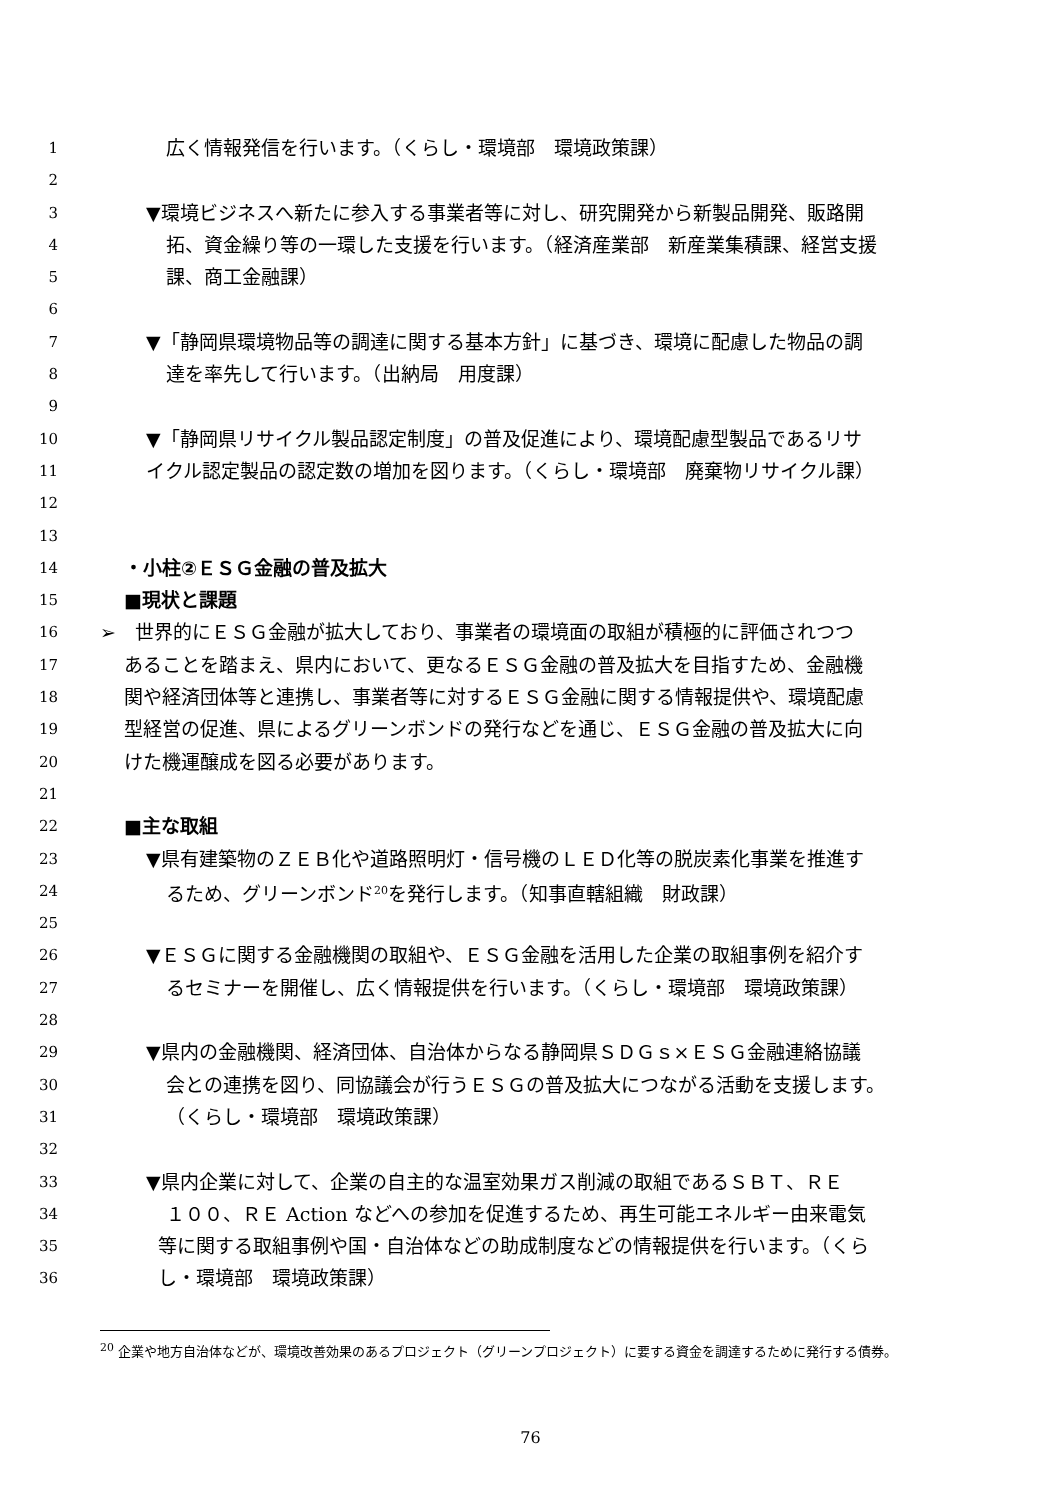1 広く情報発信を行います。（くらし・環境部　環境政策課）
2
3 ▼環境ビジネスへ新たに参入する事業者等に対し、研究開発から新製品開発、販路開
4 拓、資金繰り等の一環した支援を行います。（経済産業部　新産業集積課、経営支援
5 課、商工金融課）
6
7 ▼「静岡県環境物品等の調達に関する基本方針」に基づき、環境に配慮した物品の調
8 達を率先して行います。（出納局　用度課）
9
10 ▼「静岡県リサイクル製品認定制度」の普及促進により、環境配慮型製品であるリサ
11 イクル認定製品の認定数の増加を図ります。（くらし・環境部　廃棄物リサイクル課）
12
13
14 ・小柱②ＥＳＧ金融の普及拡大
15 ■現状と課題
16 ➢　世界的にＥＳＧ金融が拡大しており、事業者の環境面の取組が積極的に評価されつつ
17 あることを踏まえ、県内において、更なるＥＳＧ金融の普及拡大を目指すため、金融機
18 関や経済団体等と連携し、事業者等に対するＥＳＧ金融に関する情報提供や、環境配慮
19 型経営の促進、県によるグリーンボンドの発行などを通じ、ＥＳＧ金融の普及拡大に向
20 けた機運醸成を図る必要があります。
21
22 ■主な取組
23 ▼県有建築物のＺＥＢ化や道路照明灯・信号機のＬＥＤ化等の脱炭素化事業を推進す
24 るため、グリーンボンド<sup>20</sup>を発行します。（知事直轄組織　財政課）
25
26 ▼ＥＳＧに関する金融機関の取組や、ＥＳＧ金融を活用した企業の取組事例を紹介す
27 るセミナーを開催し、広く情報提供を行います。（くらし・環境部　環境政策課）
28
29 ▼県内の金融機関、経済団体、自治体からなる静岡県ＳＤＧｓ×ＥＳＧ金融連絡協議
30 会との連携を図り、同協議会が行うＥＳＧの普及拡大につながる活動を支援します。
31 （くらし・環境部　環境政策課）
32
33 ▼県内企業に対して、企業の自主的な温室効果ガス削減の取組であるＳＢＴ、ＲＥ
34 １００、ＲＥ Action などへの参加を促進するため、再生可能エネルギー由来電気
35 等に関する取組事例や国・自治体などの助成制度などの情報提供を行います。（くら
36 し・環境部　環境政策課）
<sup>20</sup> 企業や地方自治体などが、環境改善効果のあるプロジェクト（グリーンプロジェクト）に要する資金を調達するために発行する債券。
76